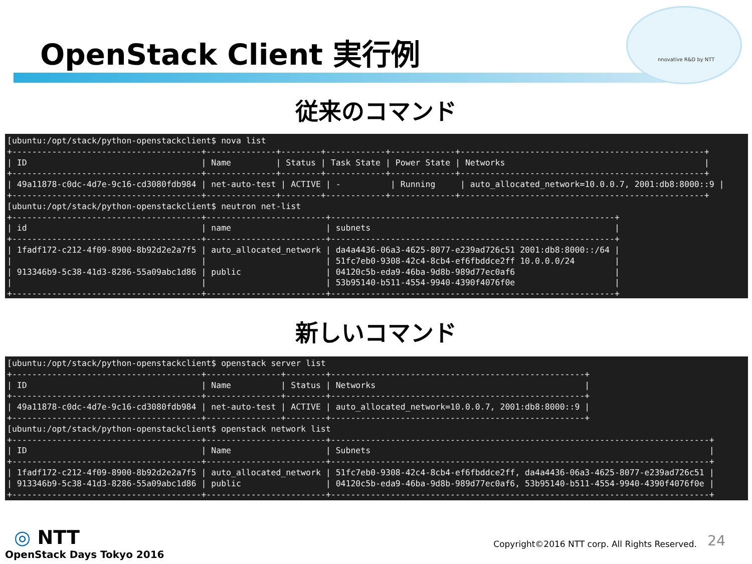OpenStack Client 実行例 nnovative R&D by NTT
従来のコマンド
[ubuntu:/opt/stack/python-openstackclient$ nova list
+--------------------------------------+--------------+--------+------------+-------------+-------------------------------------------------+
| ID                                   | Name         | Status | Task State | Power State | Networks                                        |
+--------------------------------------+--------------+--------+------------+-------------+-------------------------------------------------+
| 49a11878-c0dc-4d7e-9c16-cd3080fdb984 | net-auto-test | ACTIVE | -          | Running     | auto_allocated_network=10.0.0.7, 2001:db8:8000::9 |
+--------------------------------------+--------------+--------+------------+-------------+-------------------------------------------------+
[ubuntu:/opt/stack/python-openstackclient$ neutron net-list
+--------------------------------------+------------------------+---------------------------------------------------------+
| id                                   | name                   | subnets                                                 |
+--------------------------------------+------------------------+---------------------------------------------------------+
| 1fadf172-c212-4f09-8900-8b92d2e2a7f5 | auto_allocated_network | da4a4436-06a3-4625-8077-e239ad726c51 2001:db8:8000::/64 |
|                                      |                        | 51fc7eb0-9308-42c4-8cb4-ef6fbddce2ff 10.0.0.0/24        |
| 913346b9-5c38-41d3-8286-55a09abc1d86 | public                 | 04120c5b-eda9-46ba-9d8b-989d77ec0af6                    |
|                                      |                        | 53b95140-b511-4554-9940-4390f4076f0e                    |
+--------------------------------------+------------------------+---------------------------------------------------------+
新しいコマンド
[ubuntu:/opt/stack/python-openstackclient$ openstack server list
+--------------------------------------+---------------+--------+---------------------------------------------------+
| ID                                   | Name          | Status | Networks                                          |
+--------------------------------------+---------------+--------+---------------------------------------------------+
| 49a11878-c0dc-4d7e-9c16-cd3080fdb984 | net-auto-test | ACTIVE | auto_allocated_network=10.0.0.7, 2001:db8:8000::9 |
+--------------------------------------+---------------+--------+---------------------------------------------------+
[ubuntu:/opt/stack/python-openstackclient$ openstack network list
+--------------------------------------+------------------------+----------------------------------------------------------------------------+
| ID                                   | Name                   | Subnets                                                                    |
+--------------------------------------+------------------------+----------------------------------------------------------------------------+
| 1fadf172-c212-4f09-8900-8b92d2e2a7f5 | auto_allocated_network | 51fc7eb0-9308-42c4-8cb4-ef6fbddce2ff, da4a4436-06a3-4625-8077-e239ad726c51 |
| 913346b9-5c38-41d3-8286-55a09abc1d86 | public                 | 04120c5b-eda9-46ba-9d8b-989d77ec0af6, 53b95140-b511-4554-9940-4390f4076f0e |
+--------------------------------------+------------------------+----------------------------------------------------------------------------+
◎ NTT
OpenStack Days Tokyo 2016
Copyright©2016 NTT corp. All Rights Reserved.
24